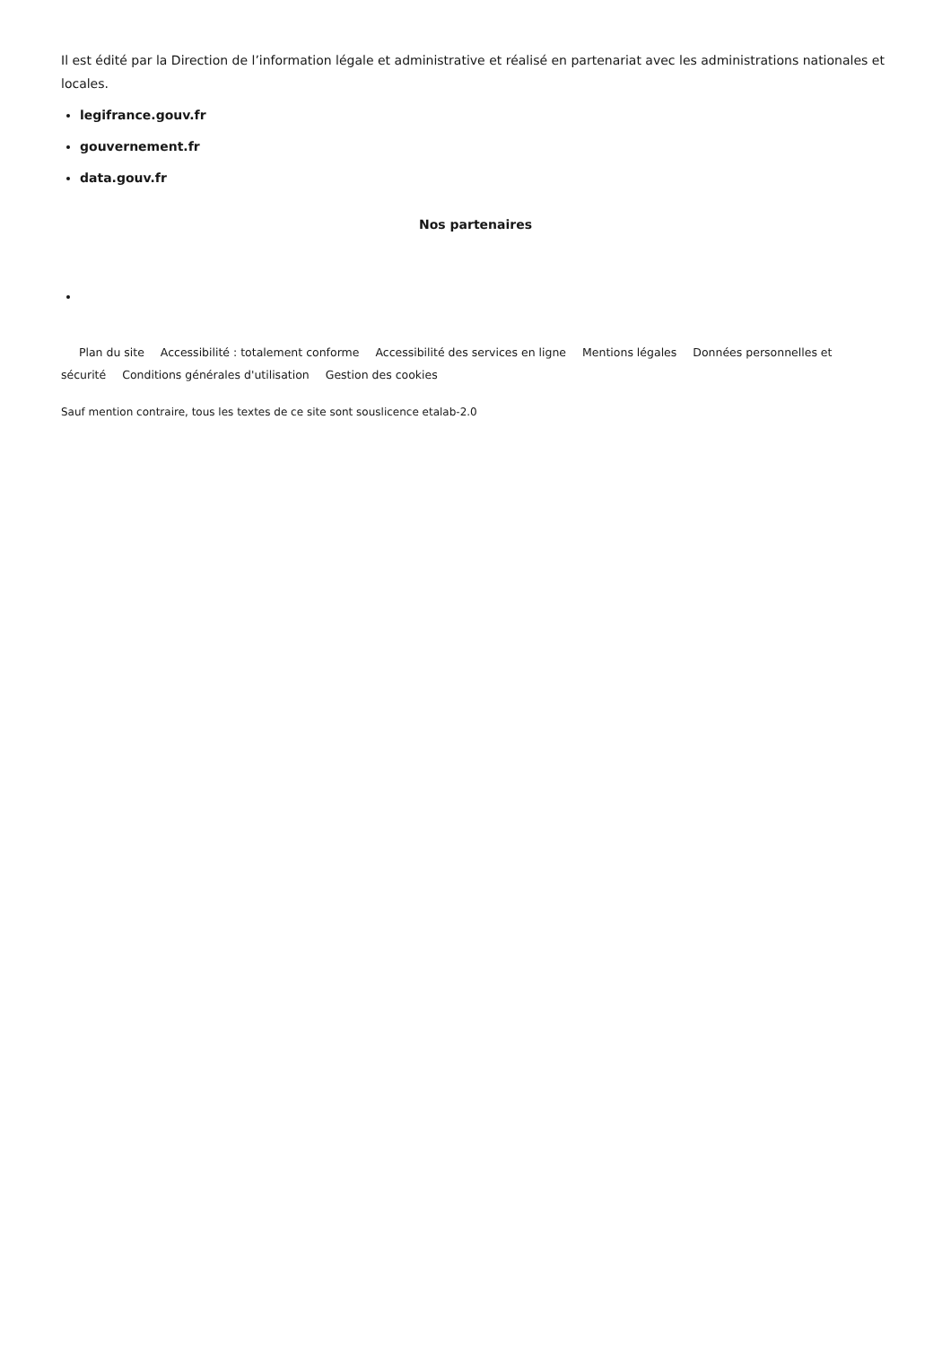Il est édité par la Direction de l’information légale et administrative et réalisé en partenariat avec les administrations nationales et locales.
legifrance.gouv.fr
gouvernement.fr
data.gouv.fr
Nos partenaires
Plan du site Accessibilité : totalement conforme Accessibilité des services en ligne Mentions légales Données personnelles et sécurité Conditions générales d'utilisation Gestion des cookies
Sauf mention contraire, tous les textes de ce site sont souslicence etalab-2.0